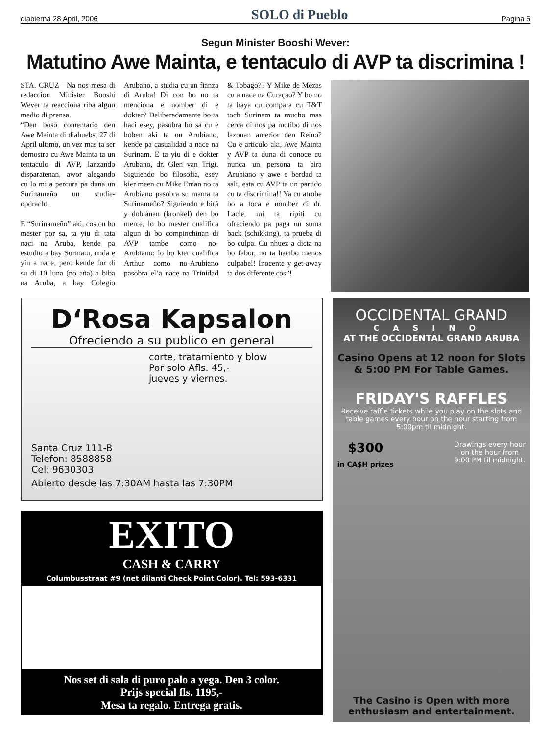diabierna 28 April, 2006 SOLO di Pueblo Pagina 5
Segun Minister Booshi Wever:
Matutino Awe Mainta, e tentaculo di AVP ta discrimina !
STA. CRUZ—Na nos mesa di redaccion Minister Booshi Wever ta reacciona riba algun medio di prensa.
“Den boso comentario den Awe Mainta di diahuebs, 27 di April ultimo, un vez mas ta ser demostra cu Awe Mainta ta un tentaculo di AVP, lanzando disparatenan, awor alegando cu lo mi a percura pa duna un Surinameño un studie-opdracht.
E “Surinameño” aki, cos cu bo mester por sa, ta yiu di tata naci na Aruba, kende pa estudio a bay Surinam, unda e yiu a nace, pero kende for di su di 10 luna (no aña) a biba na Aruba, a bay Colegio Arubano, a studia cu un fianza di Aruba! Di con bo no ta menciona e nomber di e dokter? Deliberadamente bo ta haci esey, pasobra bo sa cu e hoben aki ta un Arubiano, kende pa casualidad a nace na Surinam. E ta yiu di e dokter Arubano, dr. Glen van Trigt. Siguiendo bo filosofia, esey kier meen cu Mike Eman no ta Arubiano pasobra su mama ta Surinameño? Siguiendo e birá y doblánan (kronkel) den bo mente, lo bo mester cualifica algun di bo compinchinan di AVP tambe como no-Arubiano: lo bo kier cualifica Arthur como no-Arubiano pasobra el’a nace na Trinidad & Tobago?? Y Mike de Mezas cu a nace na Curaçao? Y bo no ta haya cu compara cu T&T toch Surinam ta mucho mas cerca di nos pa motibo di nos lazonan anterior den Reino? Cu e articulo aki, Awe Mainta y AVP ta duna di conoce cu nunca un persona ta bira Arubiano y awe e berdad ta sali, esta cu AVP ta un partido cu ta discrimina!! Ya cu atrobe bo a toca e nomber di dr. Lacle, mi ta ripiti cu ofreciendo pa paga un suma back (schikking), ta prueba di bo culpa. Cu nhuez a dicta na bo fabor, no ta hacibo menos culpabel! Inocente y get-away ta dos diferente cos”!
D‘Rosa Kapsalon
Ofreciendo a su publico en general
corte, tratamiento y blow
Por solo Afls. 45,-
jueves y viernes.
Santa Cruz 111-B
Telefon: 8588858
Cel: 9630303
Abierto desde las 7:30AM hasta las 7:30PM
EXITO
CASH & CARRY
Columbusstraat #9 (net dilanti Check Point Color). Tel: 593-6331
Nos set di sala di puro palo a yega. Den 3 color.
Prijs special fls. 1195,-
Mesa ta regalo. Entrega gratis.
OCCIDENTAL GRAND
CASINO
AT THE OCCIDENTAL GRAND ARUBA
Casino Opens at 12 noon for Slots & 5:00 PM For Table Games.
FRIDAY'S RAFFLES
Receive raffle tickets while you play on the slots and table games every hour on the hour starting from 5:00pm til midnight.
$300
in CA$H prizes
Drawings every hour
on the hour from
9:00 PM til midnight.
The Casino is Open with more enthusiasm and entertainment.